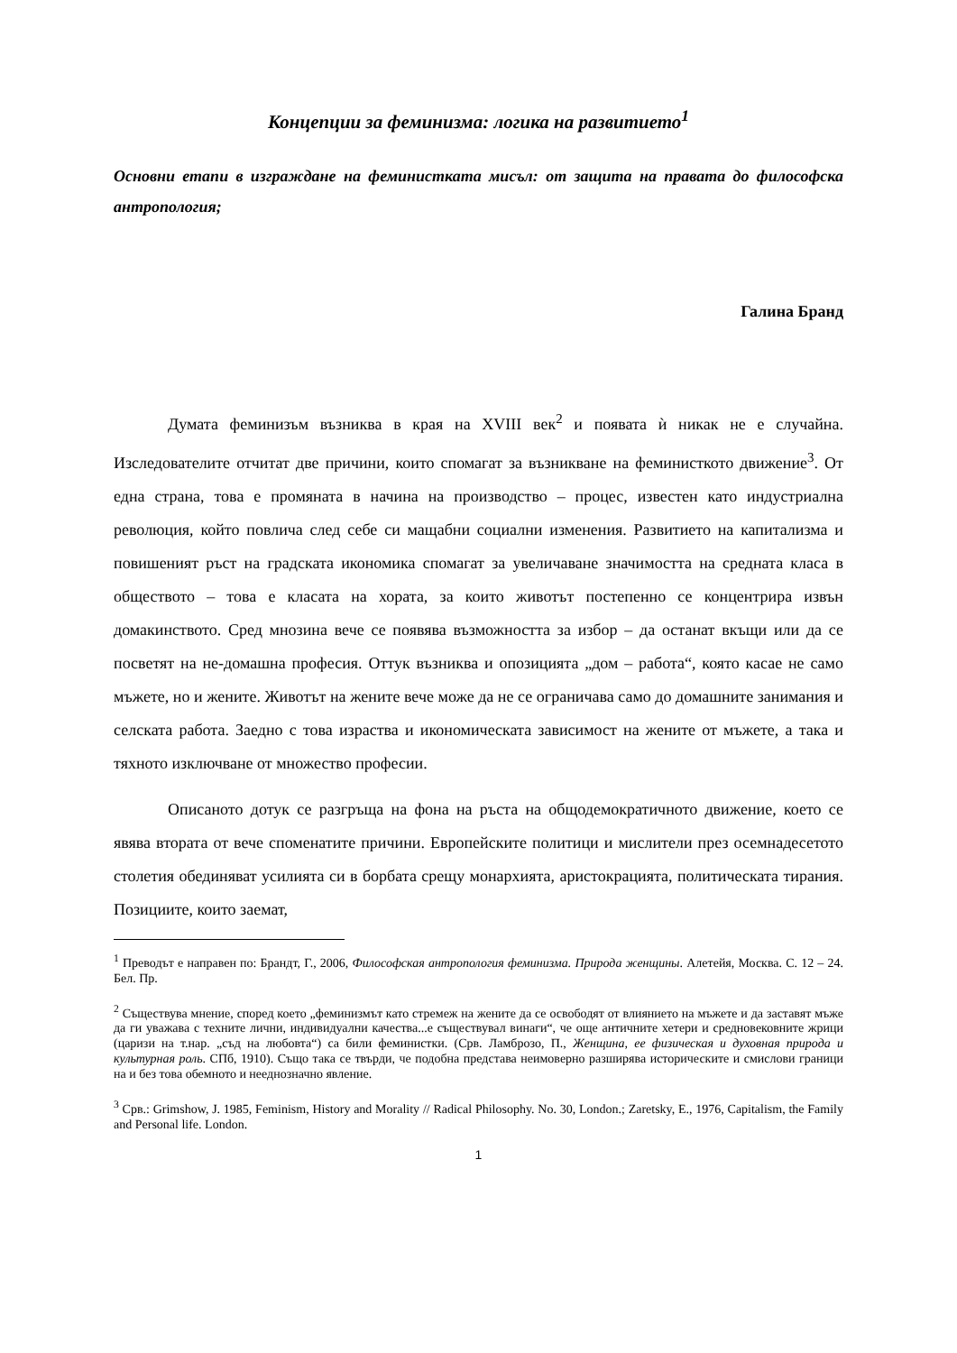Концепции за феминизма: логика на развитието<sup>1</sup>
Основни етапи в изграждане на феминистката мисъл: от защита на правата до философска антропология;
Галина Бранд
Думата феминизъм възниква в края на XVIII век<sup>2</sup> и появата ѝ никак не е случайна. Изследователите отчитат две причини, които спомагат за възникване на феминисткото движение<sup>3</sup>. От една страна, това е промяната в начина на производство – процес, известен като индустриална революция, който повлича след себе си мащабни социални изменения. Развитието на капитализма и повишеният ръст на градската икономика спомагат за увеличаване значимостта на средната класа в обществото – това е класата на хората, за които животът постепенно се концентрира извън домакинството. Сред мнозина вече се появява възможността за избор – да останат вкъщи или да се посветят на не-домашна професия. Оттук възниква и опозицията „дом – работа“, която касае не само мъжете, но и жените. Животът на жените вече може да не се ограничава само до домашните занимания и селската работа. Заедно с това израства и икономическата зависимост на жените от мъжете, а така и тяхното изключване от множество професии.
Описаното дотук се разгръща на фона на ръста на общодемократичното движение, което се явява втората от вече споменатите причини. Европейските политици и мислители през осемнадесетото столетия обединяват усилията си в борбата срещу монархията, аристокрацията, политическата тирания. Позициите, които заемат,
<sup>1</sup> Преводът е направен по: Брандт, Г., 2006, Философская антропология феминизма. Природа женщины. Алетейя, Москва. С. 12 – 24. Бел. Пр.
<sup>2</sup> Съществува мнение, според което „феминизмът като стремеж на жените да се освободят от влиянието на мъжете и да заставят мъже да ги уважава с техните лични, индивидуални качества...е съществувал винаги“, че още античните хетери и средновековните жрици (царизи на т.нар. „съд на любовта“) са били феминистки. (Срв. Ламброзо, П., Женщина, ее физическая и духовная природа и культурная роль. СПб, 1910). Също така се твърди, че подобна представа неимоверно разширява историческите и смислови граници на и без това обемното и нееднозначно явление.
<sup>3</sup> Срв.: Grimshow, J. 1985, Feminism, History and Morality // Radical Philosophy. No. 30, London.; Zaretsky, E., 1976, Capitalism, the Family and Personal life. London.
1